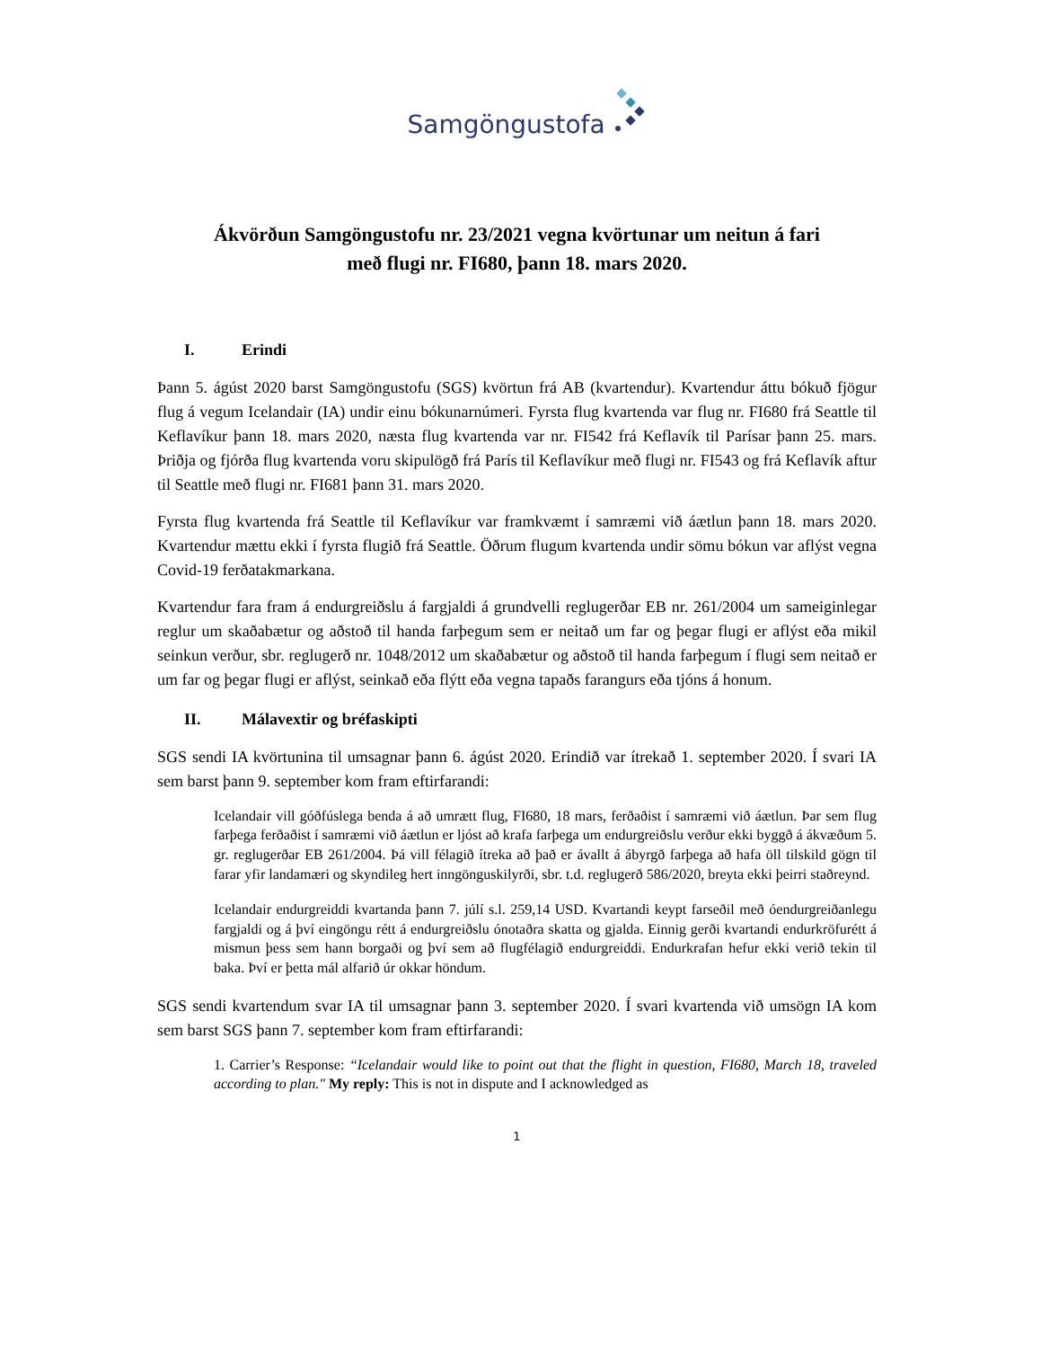Samgöngustofa
Ákvörðun Samgöngustofu nr. 23/2021 vegna kvörtunar um neitun á fari
með flugi nr. FI680, þann 18. mars 2020.
I. Erindi
Þann 5. ágúst 2020 barst Samgöngustofu (SGS) kvörtun frá AB (kvartendur). Kvartendur áttu bókuð fjögur flug á vegum Icelandair (IA) undir einu bókunarnúmeri. Fyrsta flug kvartenda var flug nr. FI680 frá Seattle til Keflavíkur þann 18. mars 2020, næsta flug kvartenda var nr. FI542 frá Keflavík til Parísar þann 25. mars. Þriðja og fjórða flug kvartenda voru skipulögð frá París til Keflavíkur með flugi nr. FI543 og frá Keflavík aftur til Seattle með flugi nr. FI681 þann 31. mars 2020.
Fyrsta flug kvartenda frá Seattle til Keflavíkur var framkvæmt í samræmi við áætlun þann 18. mars 2020. Kvartendur mættu ekki í fyrsta flugið frá Seattle. Öðrum flugum kvartenda undir sömu bókun var aflýst vegna Covid-19 ferðatakmarkana.
Kvartendur fara fram á endurgreiðslu á fargjaldi á grundvelli reglugerðar EB nr. 261/2004 um sameiginlegar reglur um skaðabætur og aðstoð til handa farþegum sem er neitað um far og þegar flugi er aflýst eða mikil seinkun verður, sbr. reglugerð nr. 1048/2012 um skaðabætur og aðstoð til handa farþegum í flugi sem neitað er um far og þegar flugi er aflýst, seinkað eða flýtt eða vegna tapaðs farangurs eða tjóns á honum.
II. Málavextir og bréfaskipti
SGS sendi IA kvörtunina til umsagnar þann 6. ágúst 2020. Erindið var ítrekað 1. september 2020. Í svari IA sem barst þann 9. september kom fram eftirfarandi:
Icelandair vill góðfúslega benda á að umrætt flug, FI680, 18 mars, ferðaðist í samræmi við áætlun. Þar sem flug farþega ferðaðist í samræmi við áætlun er ljóst að krafa farþega um endurgreiðslu verður ekki byggð á ákvæðum 5. gr. reglugerðar EB 261/2004. Þá vill félagið ítreka að það er ávallt á ábyrgð farþega að hafa öll tilskild gögn til farar yfir landamæri og skyndileg hert inngönguskilyrði, sbr. t.d. reglugerð 586/2020, breyta ekki þeirri staðreynd.
Icelandair endurgreiddi kvartanda þann 7. júlí s.l. 259,14 USD. Kvartandi keypt farseðil með óendurgreiðanlegu fargjaldi og á því eingöngu rétt á endurgreiðslu ónotaðra skatta og gjalda. Einnig gerði kvartandi endurkröfurétt á mismun þess sem hann borgaði og því sem að flugfélagið endurgreiddi. Endurkrafan hefur ekki verið tekin til baka. Því er þetta mál alfarið úr okkar höndum.
SGS sendi kvartendum svar IA til umsagnar þann 3. september 2020. Í svari kvartenda við umsögn IA kom sem barst SGS þann 7. september kom fram eftirfarandi:
1. Carrier’s Response: “Icelandair would like to point out that the flight in question, FI680, March 18, traveled according to plan." My reply: This is not in dispute and I acknowledged as
1